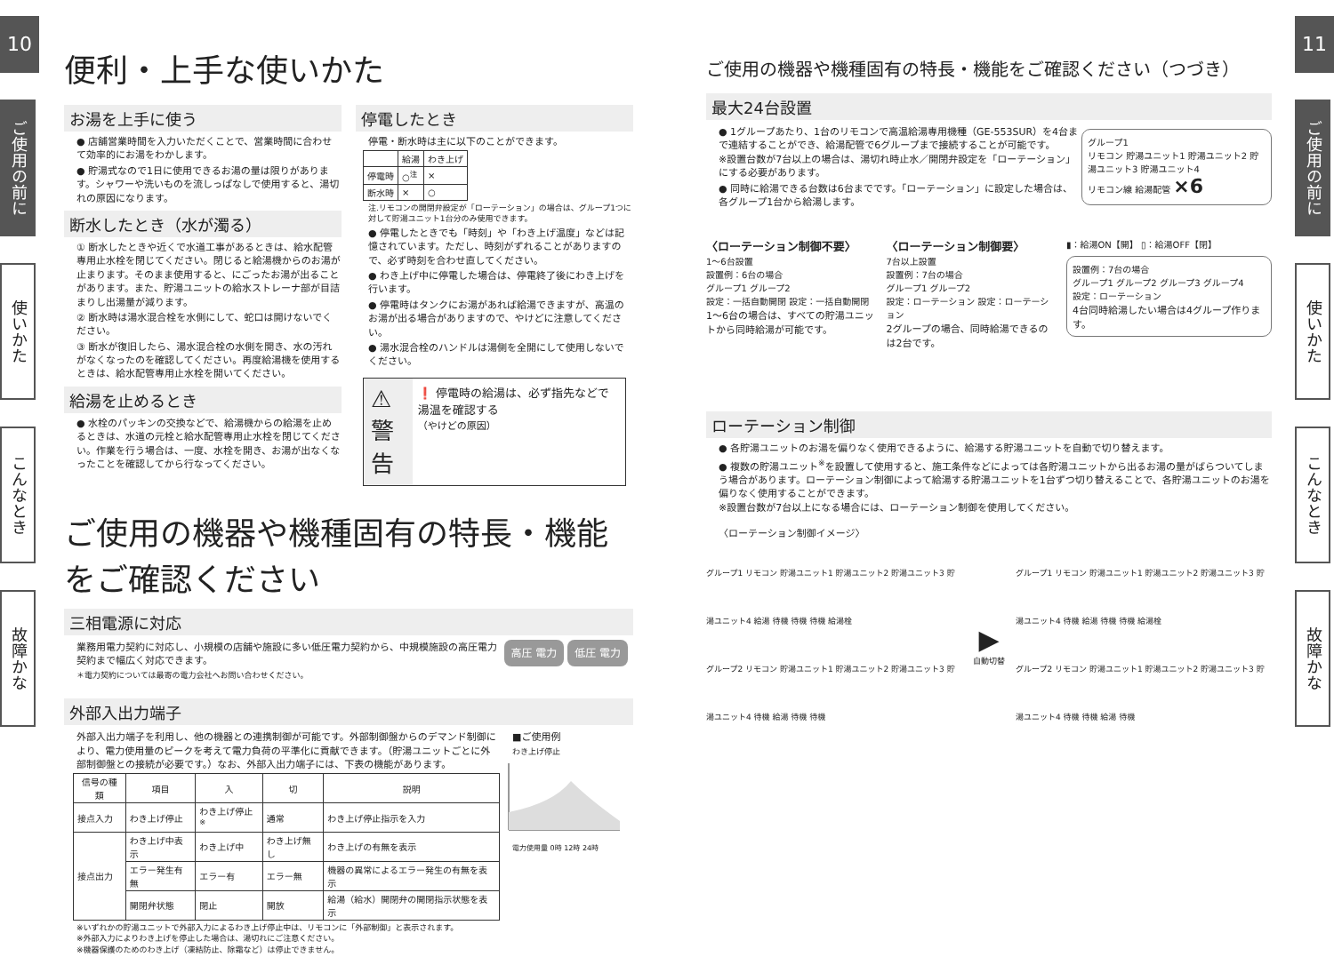10
ご使用の前に
使いかた
こんなとき
故障かな
便利・上手な使いかた
お湯を上手に使う
● 店舗営業時間を入力いただくことで、営業時間に合わせて効率的にお湯をわかします。
● 貯湯式なので1日に使用できるお湯の量は限りがあります。シャワーや洗いものを流しっぱなしで使用すると、湯切れの原因になります。
断水したとき（水が濁る）
① 断水したときや近くで水道工事があるときは、給水配管専用止水栓を閉じてください。閉じると給湯機からのお湯が止まります。そのまま使用すると、にごったお湯が出ることがあります。また、貯湯ユニットの給水ストレーナ部が目詰まりし出湯量が減ります。
② 断水時は湯水混合栓を水側にして、蛇口は開けないでください。
③ 断水が復旧したら、湯水混合栓の水側を開き、水の汚れがなくなったのを確認してください。再度給湯機を使用するときは、給水配管専用止水栓を開いてください。
給湯を止めるとき
● 水栓のパッキンの交換などで、給湯機からの給湯を止めるときは、水道の元栓と給水配管専用止水栓を閉じてください。作業を行う場合は、一度、水栓を開き、お湯が出なくなったことを確認してから行なってください。
停電したとき
停電・断水時は主に以下のことができます。
| | 給湯 | わき上げ |
| --- | --- | --- |
| 停電時 | ○<sup>注</sup> | × |
| 断水時 | × | ○ |
注.リモコンの開閉弁設定が「ローテーション」の場合は、グループ1つに対して貯湯ユニット1台分のみ使用できます。
● 停電したときでも「時刻」や「わき上げ温度」などは記憶されています。ただし、時刻がずれることがありますので、必ず時刻を合わせ直してください。
● わき上げ中に停電した場合は、停電終了後にわき上げを行います。
● 停電時はタンクにお湯があれば給湯できますが、高温のお湯が出る場合がありますので、やけどに注意してください。
● 湯水混合栓のハンドルは湯側を全開にして使用しないでください。
⚠
警告
❗ 停電時の給湯は、必ず指先などで湯温を確認する
（やけどの原因）
ご使用の機器や機種固有の特長・機能をご確認ください
三相電源に対応
業務用電力契約に対応し、小規模の店舗や施設に多い低圧電力契約から、中規模施設の高圧電力契約まで幅広く対応できます。
＊電力契約については最寄の電力会社へお問い合わせください。
高圧 電力 低圧 電力
外部入出力端子
外部入出力端子を利用し、他の機器との連携制御が可能です。外部制御盤からのデマンド制御により、電力使用量のピークを考えて電力負荷の平準化に貢献できます。（貯湯ユニットごとに外部制御盤との接続が必要です。）なお、外部入出力端子には、下表の機能があります。
| 信号の種類 | 項目 | 入 | 切 | 説明 |
| --- | --- | --- | --- | --- |
| 接点入力 | わき上げ停止 | わき上げ停止<sup>※</sup> | 通常 | わき上げ停止指示を入力 |
| 接点出力 | わき上げ中表示 | わき上げ中 | わき上げ無し | わき上げの有無を表示 |
| | エラー発生有無 | エラー有 | エラー無 | 機器の異常によるエラー発生の有無を表示 |
| | 開閉弁状態 | 閉止 | 開放 | 給湯（給水）開閉弁の開閉指示状態を表示 |
※いずれかの貯湯ユニットで外部入力によるわき上げ停止中は、リモコンに「外部制御」と表示されます。
※外部入力によりわき上げを停止した場合は、湯切れにご注意ください。
※機器保護のためのわき上げ（凍結防止、除霜など）は停止できません。
■ご使用例
わき上げ停止
電力使用量 0時 12時 24時
11
ご使用の前に
使いかた
こんなとき
故障かな
ご使用の機器や機種固有の特長・機能をご確認ください（つづき）
最大24台設置
● 1グループあたり、1台のリモコンで高温給湯専用機種（GE-553SUR）を4台まで連結することができ、給湯配管で6グループまで接続することが可能です。
※設置台数が7台以上の場合は、湯切れ時止水／開閉弁設定を「ローテーション」にする必要があります。
● 同時に給湯できる台数は6台までです。「ローテーション」に設定した場合は、各グループ1台から給湯します。
グループ1
リモコン 貯湯ユニット1 貯湯ユニット2 貯湯ユニット3 貯湯ユニット4
リモコン線 給湯配管 ×6
〈ローテーション制御不要〉
1〜6台設置
設置例：6台の場合
グループ1 グループ2
設定：一括自動開閉 設定：一括自動開閉
1〜6台の場合は、すべての貯湯ユニットから同時給湯が可能です。
〈ローテーション制御要〉
7台以上設置
設置例：7台の場合
グループ1 グループ2
設定：ローテーション 設定：ローテーション
2グループの場合、同時給湯できるのは2台です。
▮：給湯ON【開】 ▯：給湯OFF【閉】
設置例：7台の場合
グループ1 グループ2 グループ3 グループ4
設定：ローテーション
4台同時給湯したい場合は4グループ作ります。
ローテーション制御
● 各貯湯ユニットのお湯を偏りなく使用できるように、給湯する貯湯ユニットを自動で切り替えます。
● 複数の貯湯ユニット<sup>※</sup>を設置して使用すると、施工条件などによっては各貯湯ユニットから出るお湯の量がばらついてしまう場合があります。ローテーション制御によって給湯する貯湯ユニットを1台ずつ切り替えることで、各貯湯ユニットのお湯を偏りなく使用することができます。
※設置台数が7台以上になる場合には、ローテーション制御を使用してください。
〈ローテーション制御イメージ〉
グループ1 リモコン 貯湯ユニット1 貯湯ユニット2 貯湯ユニット3 貯湯ユニット4 給湯 待機 待機 待機 給湯栓
グループ2 リモコン 貯湯ユニット1 貯湯ユニット2 貯湯ユニット3 貯湯ユニット4 待機 給湯 待機 待機
▶
自動切替
グループ1 リモコン 貯湯ユニット1 貯湯ユニット2 貯湯ユニット3 貯湯ユニット4 待機 給湯 待機 待機 給湯栓
グループ2 リモコン 貯湯ユニット1 貯湯ユニット2 貯湯ユニット3 貯湯ユニット4 待機 待機 給湯 待機